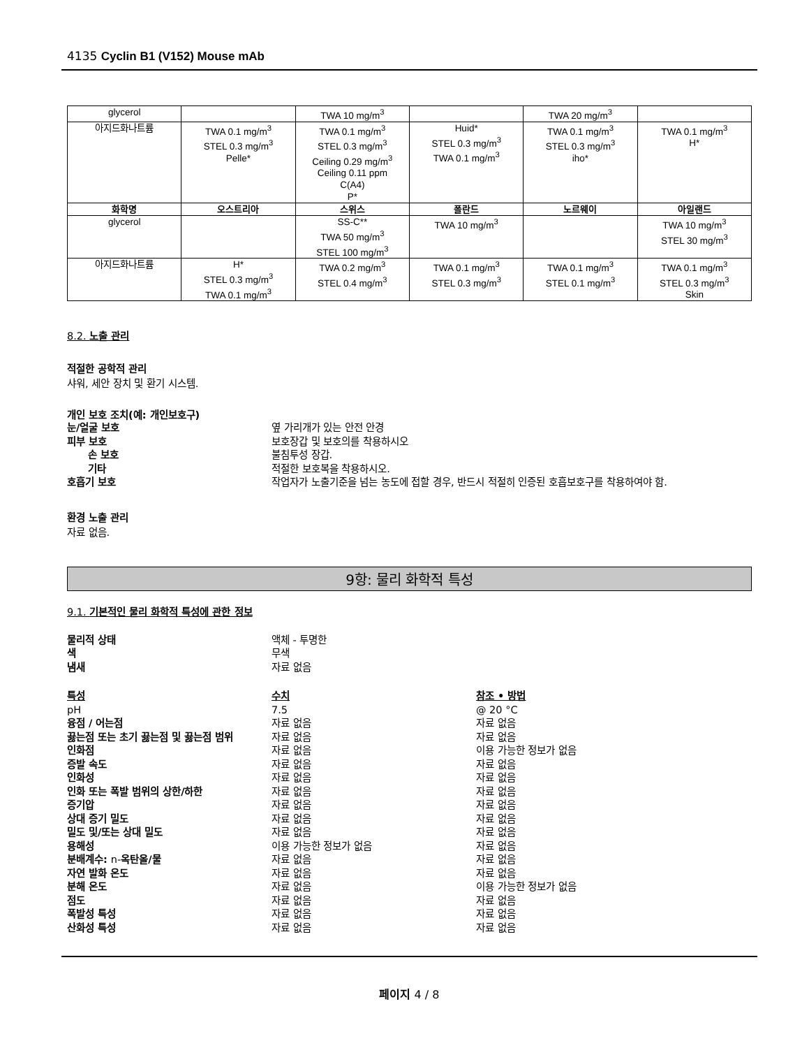4135 Cyclin B1 (V152) Mouse mAb
| glycerol | | TWA 10 mg/m<sup>3</sup> | | TWA 20 mg/m<sup>3</sup> | |
| 아지드화나트륨 | TWA 0.1 mg/m<sup>3</sup> STEL 0.3 mg/m<sup>3</sup> Pelle* | TWA 0.1 mg/m<sup>3</sup> STEL 0.3 mg/m<sup>3</sup> Ceiling 0.29 mg/m<sup>3</sup> Ceiling 0.11 ppm C(A4) P* | Huid* STEL 0.3 mg/m<sup>3</sup> TWA 0.1 mg/m<sup>3</sup> | TWA 0.1 mg/m<sup>3</sup> STEL 0.3 mg/m<sup>3</sup> iho* | TWA 0.1 mg/m<sup>3</sup> H* |
| 화학명 | 오스트리아 | 스위스 | 폴란드 | 노르웨이 | 아일랜드 |
| glycerol | | SS-C** TWA 50 mg/m<sup>3</sup> STEL 100 mg/m<sup>3</sup> | TWA 10 mg/m<sup>3</sup> | | TWA 10 mg/m<sup>3</sup> STEL 30 mg/m<sup>3</sup> |
| 아지드화나트륨 | H* STEL 0.3 mg/m<sup>3</sup> TWA 0.1 mg/m<sup>3</sup> | TWA 0.2 mg/m<sup>3</sup> STEL 0.4 mg/m<sup>3</sup> | TWA 0.1 mg/m<sup>3</sup> STEL 0.3 mg/m<sup>3</sup> | TWA 0.1 mg/m<sup>3</sup> STEL 0.1 mg/m<sup>3</sup> | TWA 0.1 mg/m<sup>3</sup> STEL 0.3 mg/m<sup>3</sup> Skin |
8.2. 노출 관리
적절한 공학적 관리
샤워, 세안 장치 및 환기 시스템.
개인 보호 조치(예: 개인보호구)
눈/얼굴 보호 옆 가리개가 있는 안전 안경
피부 보호 보호장갑 및 보호의를 착용하시오
손 보호 불침투성 장갑.
기타 적절한 보호복을 착용하시오.
호흡기 보호 작업자가 노출기준을 넘는 농도에 접할 경우, 반드시 적절히 인증된 호흡보호구를 착용하여야 함.
환경 노출 관리
자료 없음.
9항: 물리 화학적 특성
9.1. 기본적인 물리 화학적 특성에 관한 정보
물리적 상태 액체 - 투명한
색 무색
냄새 자료 없음
특성 수치 참조 • 방법
pH 7.5 @ 20 °C
융점 / 어는점 자료 없음 자료 없음
끓는점 또는 초기 끓는점 및 끓는점 범위 자료 없음 자료 없음
인화점 자료 없음 이용 가능한 정보가 없음
증발 속도 자료 없음 자료 없음
인화성 자료 없음 자료 없음
인화 또는 폭발 범위의 상한/하한 자료 없음 자료 없음
증기압 자료 없음 자료 없음
상대 증기 밀도 자료 없음 자료 없음
밀도 및/또는 상대 밀도 자료 없음 자료 없음
용해성 이용 가능한 정보가 없음 자료 없음
분배계수: n-옥탄올/물 자료 없음 자료 없음
자연 발화 온도 자료 없음 자료 없음
분해 온도 자료 없음 이용 가능한 정보가 없음
점도 자료 없음 자료 없음
폭발성 특성 자료 없음 자료 없음
산화성 특성 자료 없음 자료 없음
페이지 4 / 8